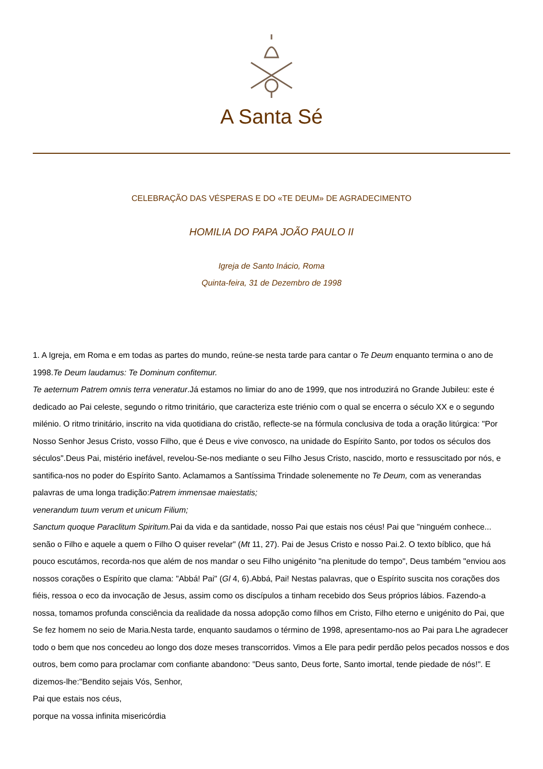A Santa Sé
CELEBRAÇÃO DAS VÉSPERAS E DO «TE DEUM» DE AGRADECIMENTO
HOMILIA DO PAPA JOÃO PAULO II
Igreja de Santo Inácio, Roma
Quinta-feira, 31 de Dezembro de 1998
1. A Igreja, em Roma e em todas as partes do mundo, reúne-se nesta tarde para cantar o Te Deum enquanto termina o ano de 1998.Te Deum laudamus: Te Dominum confitemur.
Te aeternum Patrem omnis terra veneratur.Já estamos no limiar do ano de 1999, que nos introduzirá no Grande Jubileu: este é dedicado ao Pai celeste, segundo o ritmo trinitário, que caracteriza este triénio com o qual se encerra o século XX e o segundo milénio. O ritmo trinitário, inscrito na vida quotidiana do cristão, reflecte-se na fórmula conclusiva de toda a oração litúrgica: "Por Nosso Senhor Jesus Cristo, vosso Filho, que é Deus e vive convosco, na unidade do Espírito Santo, por todos os séculos dos séculos".Deus Pai, mistério inefável, revelou-Se-nos mediante o seu Filho Jesus Cristo, nascido, morto e ressuscitado por nós, e santifica-nos no poder do Espírito Santo. Aclamamos a Santíssima Trindade solenemente no Te Deum, com as venerandas palavras de uma longa tradição:Patrem immensae maiestatis;
venerandum tuum verum et unicum Filium;
Sanctum quoque Paraclitum Spiritum. Pai da vida e da santidade, nosso Pai que estais nos céus! Pai que "ninguém conhece... senão o Filho e aquele a quem o Filho O quiser revelar" (Mt 11, 27). Pai de Jesus Cristo e nosso Pai.2. O texto bíblico, que há pouco escutámos, recorda-nos que além de nos mandar o seu Filho unigénito "na plenitude do tempo", Deus também "enviou aos nossos corações o Espírito que clama: "Abbá! Pai" (Gl 4, 6).Abbá, Pai! Nestas palavras, que o Espírito suscita nos corações dos fiéis, ressoa o eco da invocação de Jesus, assim como os discípulos a tinham recebido dos Seus próprios lábios. Fazendo-a nossa, tomamos profunda consciência da realidade da nossa adopção como filhos em Cristo, Filho eterno e unigénito do Pai, que Se fez homem no seio de Maria.Nesta tarde, enquanto saudamos o término de 1998, apresentamo-nos ao Pai para Lhe agradecer todo o bem que nos concedeu ao longo dos doze meses transcorridos. Vimos a Ele para pedir perdão pelos pecados nossos e dos outros, bem como para proclamar com confiante abandono: "Deus santo, Deus forte, Santo imortal, tende piedade de nós!". E dizemos-lhe:"Bendito sejais Vós, Senhor,
Pai que estais nos céus,
porque na vossa infinita misericórdia